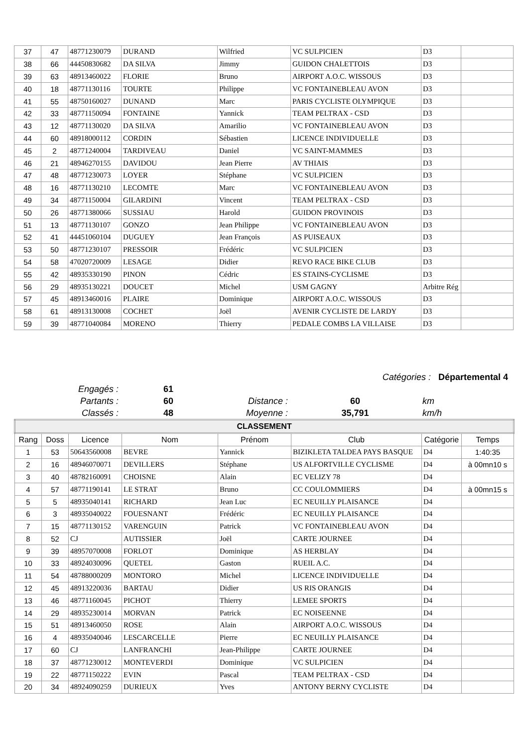| 37 | 47 | 48771230079 | DURAND | Wilfried | VC SULPICIEN | D3 | |
| 38 | 66 | 44450830682 | DA SILVA | Jimmy | GUIDON CHALETTOIS | D3 | |
| 39 | 63 | 48913460022 | FLORIE | Bruno | AIRPORT A.O.C. WISSOUS | D3 | |
| 40 | 18 | 48771130116 | TOURTE | Philippe | VC FONTAINEBLEAU AVON | D3 | |
| 41 | 55 | 48750160027 | DUNAND | Marc | PARIS CYCLISTE OLYMPIQUE | D3 | |
| 42 | 33 | 48771150094 | FONTAINE | Yannick | TEAM PELTRAX - CSD | D3 | |
| 43 | 12 | 48771130020 | DA SILVA | Amarilio | VC FONTAINEBLEAU AVON | D3 | |
| 44 | 60 | 48918000112 | CORDIN | Sébastien | LICENCE INDIVIDUELLE | D3 | |
| 45 | 2 | 48771240004 | TARDIVEAU | Daniel | VC SAINT-MAMMES | D3 | |
| 46 | 21 | 48946270155 | DAVIDOU | Jean Pierre | AV THIAIS | D3 | |
| 47 | 48 | 48771230073 | LOYER | Stéphane | VC SULPICIEN | D3 | |
| 48 | 16 | 48771130210 | LECOMTE | Marc | VC FONTAINEBLEAU AVON | D3 | |
| 49 | 34 | 48771150004 | GILARDINI | Vincent | TEAM PELTRAX - CSD | D3 | |
| 50 | 26 | 48771380066 | SUSSIAU | Harold | GUIDON PROVINOIS | D3 | |
| 51 | 13 | 48771130107 | GONZO | Jean Philippe | VC FONTAINEBLEAU AVON | D3 | |
| 52 | 41 | 44451060104 | DUGUEY | Jean François | AS PUISEAUX | D3 | |
| 53 | 50 | 48771230107 | PRESSOIR | Frédéric | VC SULPICIEN | D3 | |
| 54 | 58 | 47020720009 | LESAGE | Didier | REVO RACE BIKE CLUB | D3 | |
| 55 | 42 | 48935330190 | PINON | Cédric | ES STAINS-CYCLISME | D3 | |
| 56 | 29 | 48935130221 | DOUCET | Michel | USM GAGNY | Arbitre Rég | |
| 57 | 45 | 48913460016 | PLAIRE | Dominique | AIRPORT A.O.C. WISSOUS | D3 | |
| 58 | 61 | 48913130008 | COCHET | Joël | AVENIR CYCLISTE DE LARDY | D3 | |
| 59 | 39 | 48771040084 | MORENO | Thierry | PEDALE COMBS LA VILLAISE | D3 | |
Catégories : Départemental 4
Engagés : 61
Partants : 60 Distance : 60 km
Classés : 48 Moyenne : 35,791 km/h
| CLASSEMENT | | | | | | | |
| --- | --- | --- | --- | --- | --- | --- | --- |
| Rang | Doss | Licence | Nom | Prénom | Club | Catégorie | Temps |
| 1 | 53 | 50643560008 | BEVRE | Yannick | BIZIKLETA TALDEA PAYS BASQUE | D4 | 1:40:35 |
| 2 | 16 | 48946070071 | DEVILLERS | Stéphane | US ALFORTVILLE CYCLISME | D4 | à 00mn10 s |
| 3 | 40 | 48782160091 | CHOISNE | Alain | EC VELIZY 78 | D4 | |
| 4 | 57 | 48771190141 | LE STRAT | Bruno | CC COULOMMIERS | D4 | à 00mn15 s |
| 5 | 5 | 48935040141 | RICHARD | Jean Luc | EC NEUILLY PLAISANCE | D4 | |
| 6 | 3 | 48935040022 | FOUESNANT | Frédéric | EC NEUILLY PLAISANCE | D4 | |
| 7 | 15 | 48771130152 | VARENGUIN | Patrick | VC FONTAINEBLEAU AVON | D4 | |
| 8 | 52 | CJ | AUTISSIER | Joël | CARTE JOURNEE | D4 | |
| 9 | 39 | 48957070008 | FORLOT | Dominique | AS HERBLAY | D4 | |
| 10 | 33 | 48924030096 | QUETEL | Gaston | RUEIL A.C. | D4 | |
| 11 | 54 | 48788000209 | MONTORO | Michel | LICENCE INDIVIDUELLE | D4 | |
| 12 | 45 | 48913220036 | BARTAU | Didier | US RIS ORANGIS | D4 | |
| 13 | 46 | 48771160045 | PICHOT | Thierry | LEMEE SPORTS | D4 | |
| 14 | 29 | 48935230014 | MORVAN | Patrick | EC NOISEENNE | D4 | |
| 15 | 51 | 48913460050 | ROSE | Alain | AIRPORT A.O.C. WISSOUS | D4 | |
| 16 | 4 | 48935040046 | LESCARCELLE | Pierre | EC NEUILLY PLAISANCE | D4 | |
| 17 | 60 | CJ | LANFRANCHI | Jean-Philippe | CARTE JOURNEE | D4 | |
| 18 | 37 | 48771230012 | MONTEVERDI | Dominique | VC SULPICIEN | D4 | |
| 19 | 22 | 48771150222 | EVIN | Pascal | TEAM PELTRAX - CSD | D4 | |
| 20 | 34 | 48924090259 | DURIEUX | Yves | ANTONY BERNY CYCLISTE | D4 | |